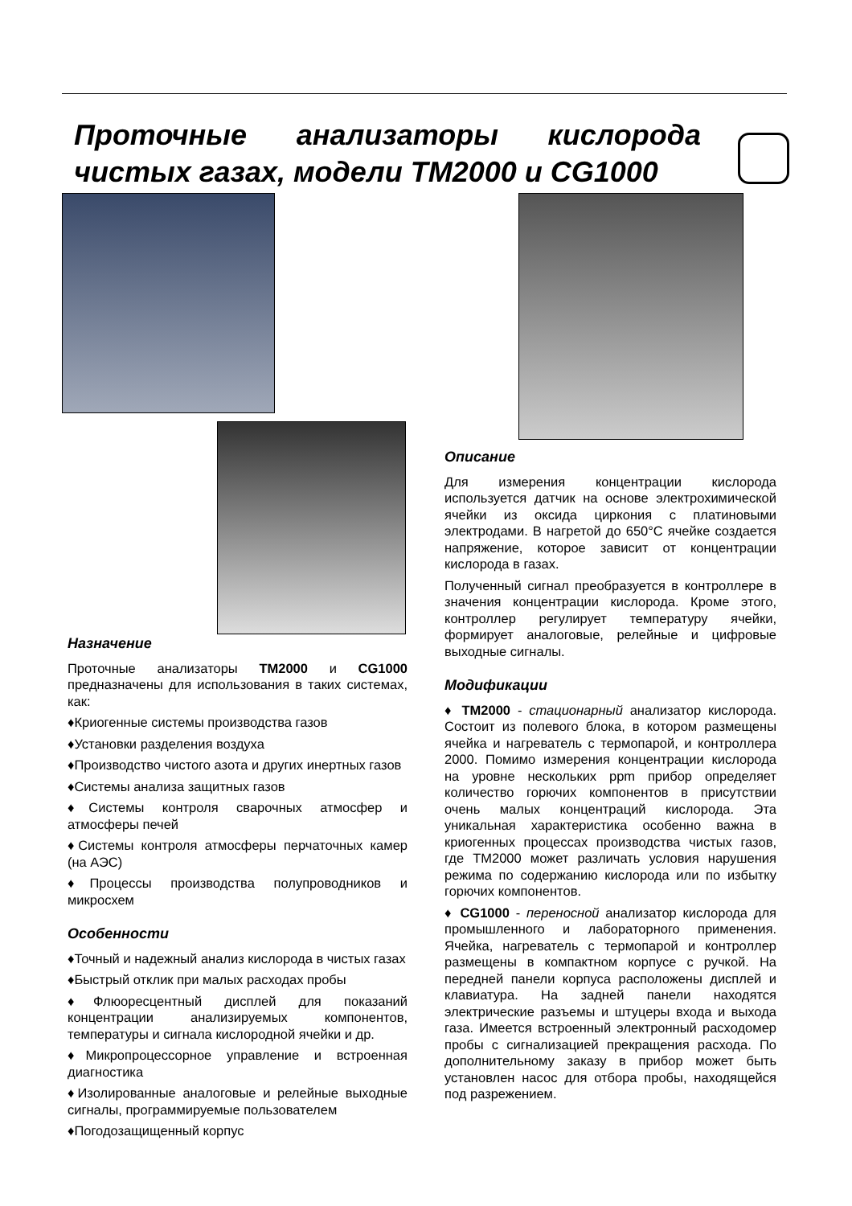Проточные анализаторы кислорода чистых газах, модели TM2000 и CG1000
Назначение
Проточные анализаторы TM2000 и CG1000 предназначены для использования в таких системах, как:
♦Криогенные системы производства газов
♦Установки разделения воздуха
♦Производство чистого азота и других инертных газов
♦Системы анализа защитных газов
♦Системы контроля сварочных атмосфер и атмосферы печей
♦Системы контроля атмосферы перчаточных камер (на АЭС)
♦Процессы производства полупроводников и микросхем
Особенности
♦Точный и надежный анализ кислорода в чистых газах
♦Быстрый отклик при малых расходах пробы
♦Флюоресцентный дисплей для показаний концентрации анализируемых компонентов, температуры и сигнала кислородной ячейки и др.
♦Микропроцессорное управление и встроенная диагностика
♦Изолированные аналоговые и релейные выходные сигналы, программируемые пользователем
♦Погодозащищенный корпус
Описание
Для измерения концентрации кислорода используется датчик на основе электрохимической ячейки из оксида циркония с платиновыми электродами. В нагретой до 650°C ячейке создается напряжение, которое зависит от концентрации кислорода в газах.
Полученный сигнал преобразуется в контроллере в значения концентрации кислорода. Кроме этого, контроллер регулирует температуру ячейки, формирует аналоговые, релейные и цифровые выходные сигналы.
Модификации
♦ TM2000 - стационарный анализатор кислорода. Состоит из полевого блока, в котором размещены ячейка и нагреватель с термопарой, и контроллера 2000. Помимо измерения концентрации кислорода на уровне нескольких ppm прибор определяет количество горючих компонентов в присутствии очень малых концентраций кислорода. Эта уникальная характеристика особенно важна в криогенных процессах производства чистых газов, где TM2000 может различать условия нарушения режима по содержанию кислорода или по избытку горючих компонентов.
♦ CG1000 - переносной анализатор кислорода для промышленного и лабораторного применения. Ячейка, нагреватель с термопарой и контроллер размещены в компактном корпусе с ручкой. На передней панели корпуса расположены дисплей и клавиатура. На задней панели находятся электрические разъемы и штуцеры входа и выхода газа. Имеется встроенный электронный расходомер пробы с сигнализацией прекращения расхода. По дополнительному заказу в прибор может быть установлен насос для отбора пробы, находящейся под разрежением.